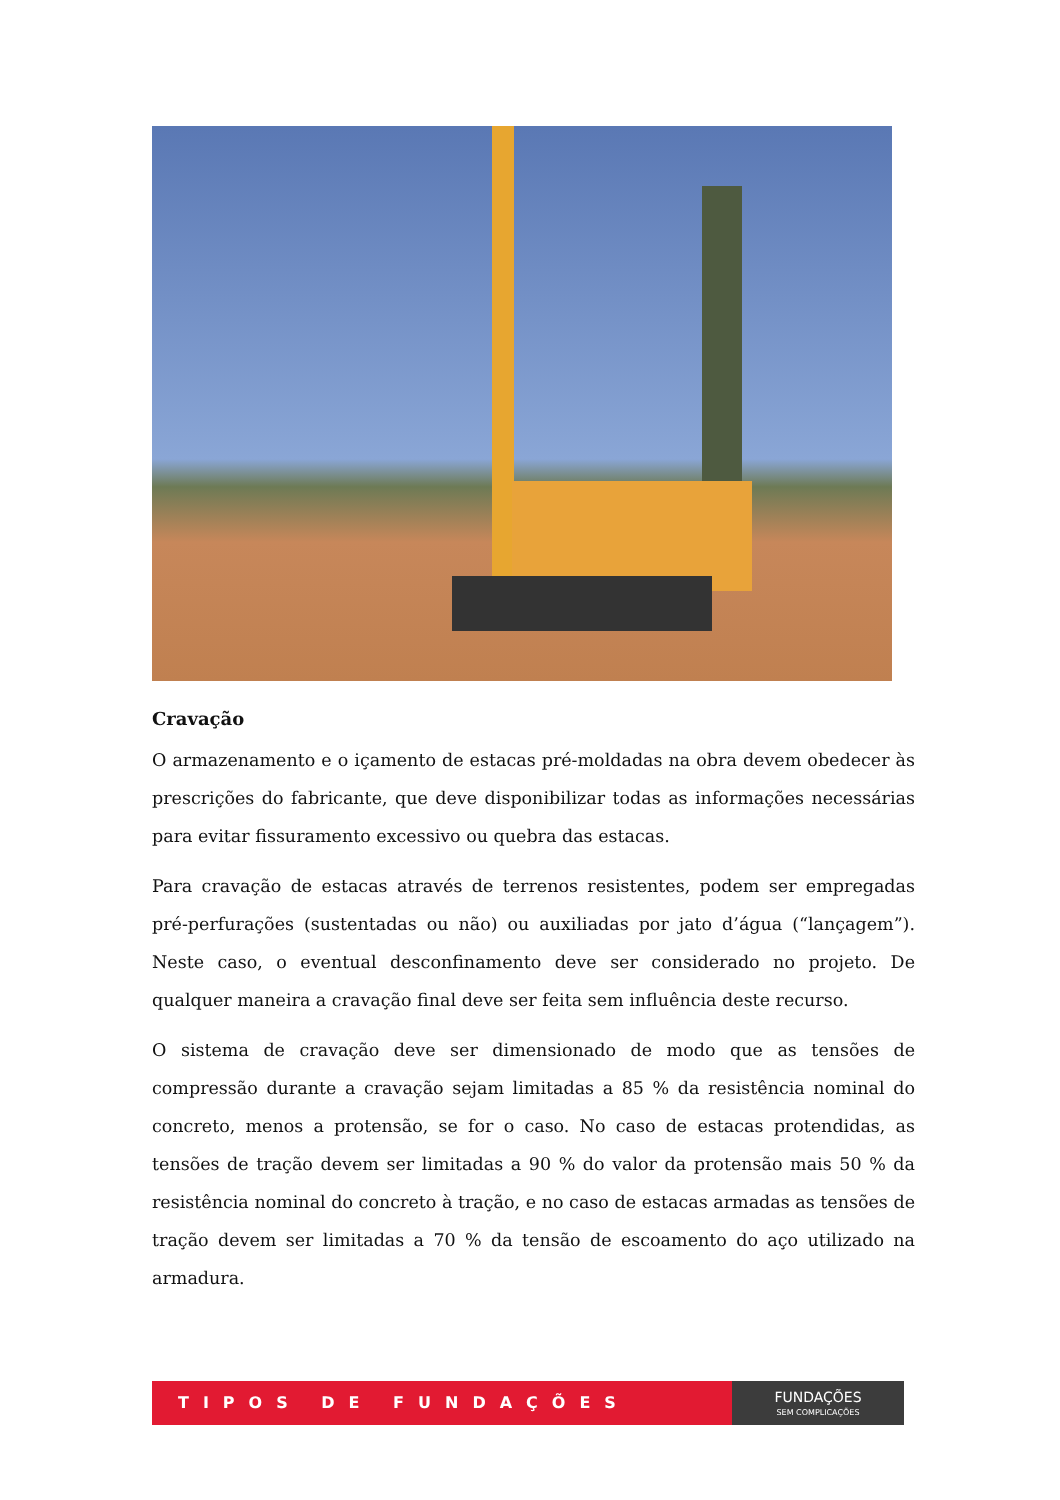Cravação
O armazenamento e o içamento de estacas pré-moldadas na obra devem obedecer às prescrições do fabricante, que deve disponibilizar todas as informações necessárias para evitar fissuramento excessivo ou quebra das estacas.
Para cravação de estacas através de terrenos resistentes, podem ser empregadas pré-perfurações (sustentadas ou não) ou auxiliadas por jato d’água (“lançagem”). Neste caso, o eventual desconfinamento deve ser considerado no projeto. De qualquer maneira a cravação final deve ser feita sem influência deste recurso.
O sistema de cravação deve ser dimensionado de modo que as tensões de compressão durante a cravação sejam limitadas a 85 % da resistência nominal do concreto, menos a protensão, se for o caso. No caso de estacas protendidas, as tensões de tração devem ser limitadas a 90 % do valor da protensão mais 50 % da resistência nominal do concreto à tração, e no caso de estacas armadas as tensões de tração devem ser limitadas a 70 % da tensão de escoamento do aço utilizado na armadura.
TIPOS DE FUNDAÇÕES
FUNDAÇÕES
SEM COMPLICAÇÕES